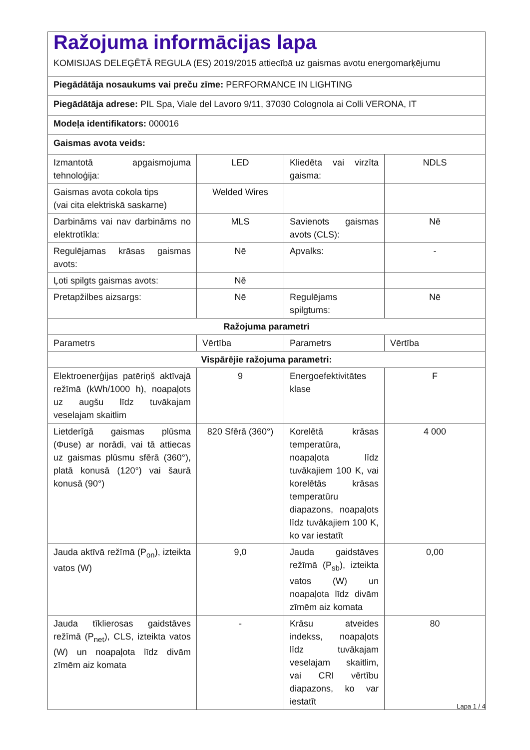| Ražojuma informācijas lapa KOMISIJAS DELEĢĒTĀ REGULA (ES) 2019/2015 attiecībā uz gaismas avotu energomarķējumu | | | |
| Piegādātāja nosaukums vai preču zīme: PERFORMANCE IN LIGHTING | | | |
| Piegādātāja adrese: PIL Spa, Viale del Lavoro 9/11, 37030 Colognola ai Colli VERONA, IT | | | |
| Modeļa identifikators: 000016 | | | |
| Gaismas avota veids: | | | |
| Izmantotā apgaismojuma tehnoloģija: | LED | Kliedēta vai virzīta gaisma: | NDLS |
| Gaismas avota cokola tips (vai cita elektriskā saskarne) | Welded Wires | | |
| Darbināms vai nav darbināms no elektrotīkla: | MLS | Savienots gaismas avots (CLS): | Nē |
| Regulējamas krāsas gaismas avots: | Nē | Apvalks: | - |
| Ļoti spilgts gaismas avots: | Nē | | |
| Pretapžilbes aizsargs: | Nē | Regulējams spilgtums: | Nē |
| Ražojuma parametri | | | |
| Parametrs | Vērtība | Parametrs | Vērtība |
| Vispārējie ražojuma parametri: | | | |
| Elektroenerģijas patēriņš aktīvajā režīmā (kWh/1000 h), noapaļots uz augšu līdz tuvākajam veselajam skaitlim | 9 | Energoefektivitātes klase | F |
| Lietderīgā gaismas plūsma (Φuse) ar norādi, vai tā attiecas uz gaismas plūsmu sfērā (360°), platā konusā (120°) vai šaurā konusā (90°) | 820 Sfērā (360°) | Korelētā krāsas temperatūra, noapaļota līdz tuvākajiem 100 K, vai korelētās krāsas temperatūru diapazons, noapaļots līdz tuvākajiem 100 K, ko var iestatīt | 4 000 |
| Jauda aktīvā režīmā (P<sub>on</sub>), izteikta vatos (W) | 9,0 | Jauda gaidstāves režīmā (P<sub>sb</sub>), izteikta vatos (W) un noapaļota līdz divām zīmēm aiz komata | 0,00 |
| Jauda tīklierosas gaidstāves režīmā (P<sub>net</sub>), CLS, izteikta vatos (W) un noapaļota līdz divām zīmēm aiz komata | - | Krāsu atveides indekss, noapaļots līdz tuvākajam veselajam skaitlim, vai CRI vērtību diapazons, ko var iestatīt | 80 |
Lapa 1 / 4